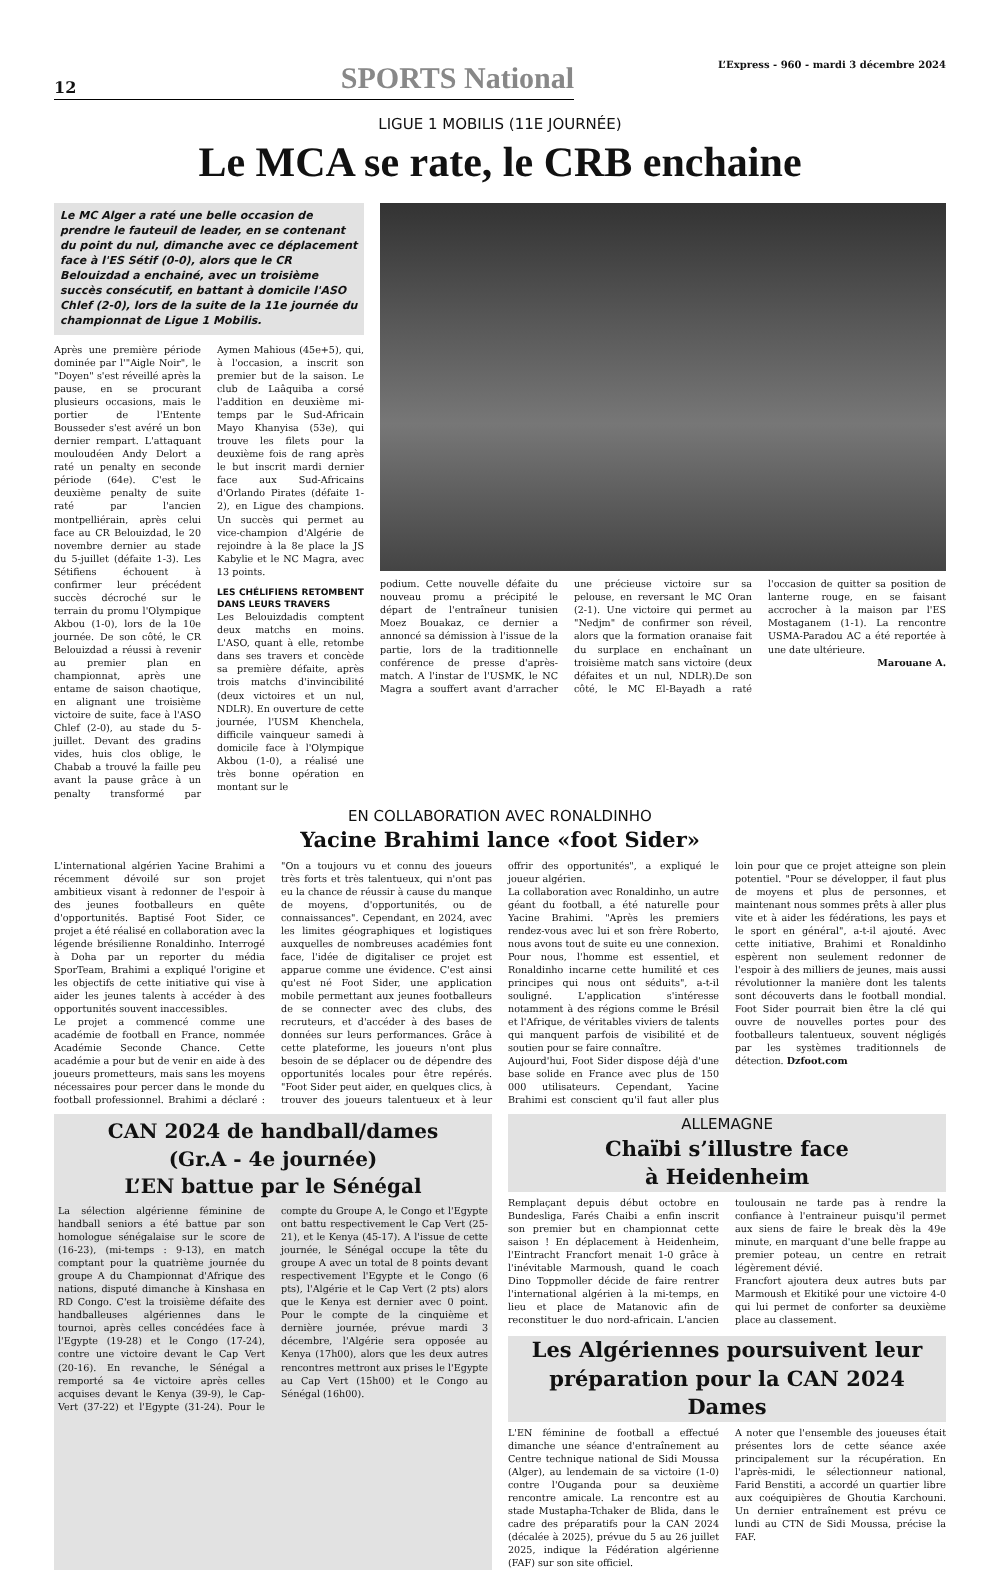12 SPORTS National
L’Express - 960 - mardi 3 décembre 2024
LIGUE 1 MOBILIS (11E JOURNÉE)
Le MCA se rate, le CRB enchaine
Le MC Alger a raté une belle occasion de prendre le fauteuil de leader, en se contenant du point du nul, dimanche avec ce déplacement face à l'ES Sétif (0-0), alors que le CR Belouizdad a enchainé, avec un troisième succès consécutif, en battant à domicile l'ASO Chlef (2-0), lors de la suite de la 11e journée du championnat de Ligue 1 Mobilis.
Après une première période dominée par l'"Aigle Noir", le "Doyen" s'est réveillé après la pause, en se procurant plusieurs occasions, mais le portier de l'Entente Bousseder s'est avéré un bon dernier rempart. L'attaquant mouloudéen Andy Delort a raté un penalty en seconde période (64e). C'est le deuxième penalty de suite raté par l'ancien montpelliérain, après celui face au CR Belouizdad, le 20 novembre dernier au stade du 5-juillet (défaite 1-3). Les Sétifiens échouent à confirmer leur précédent succès décroché sur le terrain du promu l'Olympique Akbou (1-0), lors de la 10e journée. De son côté, le CR Belouizdad a réussi à revenir au premier plan en championnat, après une entame de saison chaotique, en alignant une troisième victoire de suite, face à l'ASO Chlef (2-0), au stade du 5-juillet. Devant des gradins vides, huis clos oblige, le Chabab a trouvé la faille peu avant la pause grâce à un penalty transformé par Aymen Mahious (45e+5), qui, à l'occasion, a inscrit son premier but de la saison. Le club de Laâquiba a corsé l'addition en deuxième mi-temps par le Sud-Africain Mayo Khanyisa (53e), qui trouve les filets pour la deuxième fois de rang après le but inscrit mardi dernier face aux Sud-Africains d'Orlando Pirates (défaite 1-2), en Ligue des champions. Un succès qui permet au vice-champion d'Algérie de rejoindre à la 8e place la JS Kabylie et le NC Magra, avec 13 points.
LES CHÉLIFIENS RETOMBENT DANS LEURS TRAVERS
Les Belouizdadis comptent deux matchs en moins. L'ASO, quant à elle, retombe dans ses travers et concède sa première défaite, après trois matchs d'invincibilité (deux victoires et un nul, NDLR). En ouverture de cette journée, l'USM Khenchela, difficile vainqueur samedi à domicile face à l'Olympique Akbou (1-0), a réalisé une très bonne opération en montant sur le
podium. Cette nouvelle défaite du nouveau promu a précipité le départ de l'entraîneur tunisien Moez Bouakaz, ce dernier a annoncé sa démission à l'issue de la partie, lors de la traditionnelle conférence de presse d'après-match. A l'instar de l'USMK, le NC Magra a souffert avant d'arracher une précieuse victoire sur sa pelouse, en reversant le MC Oran (2-1). Une victoire qui permet au "Nedjm" de confirmer son réveil, alors que la formation oranaise fait du surplace en enchaînant un troisième match sans victoire (deux défaites et un nul, NDLR).De son côté, le MC El-Bayadh a raté l'occasion de quitter sa position de lanterne rouge, en se faisant accrocher à la maison par l'ES Mostaganem (1-1). La rencontre USMA-Paradou AC a été reportée à une date ultérieure.
Marouane A.
EN COLLABORATION AVEC RONALDINHO
Yacine Brahimi lance «foot Sider»
L'international algérien Yacine Brahimi a récemment dévoilé sur son projet ambitieux visant à redonner de l'espoir à des jeunes footballeurs en quête d'opportunités. Baptisé Foot Sider, ce projet a été réalisé en collaboration avec la légende brésilienne Ronaldinho. Interrogé à Doha par un reporter du média SporTeam, Brahimi a expliqué l'origine et les objectifs de cette initiative qui vise à aider les jeunes talents à accéder à des opportunités souvent inaccessibles.
Le projet a commencé comme une académie de football en France, nommée Académie Seconde Chance. Cette académie a pour but de venir en aide à des joueurs prometteurs, mais sans les moyens nécessaires pour percer dans le monde du football professionnel. Brahimi a déclaré : "On a toujours vu et connu des joueurs très forts et très talentueux, qui n'ont pas eu la chance de réussir à cause du manque de moyens, d'opportunités, ou de connaissances". Cependant, en 2024, avec les limites géographiques et logistiques auxquelles de nombreuses académies font face, l'idée de digitaliser ce projet est apparue comme une évidence. C'est ainsi qu'est né Foot Sider, une application mobile permettant aux jeunes footballeurs de se connecter avec des clubs, des recruteurs, et d'accéder à des bases de données sur leurs performances. Grâce à cette plateforme, les joueurs n'ont plus besoin de se déplacer ou de dépendre des opportunités locales pour être repérés. "Foot Sider peut aider, en quelques clics, à trouver des joueurs talentueux et à leur offrir des opportunités", a expliqué le joueur algérien.
La collaboration avec Ronaldinho, un autre géant du football, a été naturelle pour Yacine Brahimi. "Après les premiers rendez-vous avec lui et son frère Roberto, nous avons tout de suite eu une connexion. Pour nous, l'homme est essentiel, et Ronaldinho incarne cette humilité et ces principes qui nous ont séduits", a-t-il souligné. L'application s'intéresse notamment à des régions comme le Brésil et l'Afrique, de véritables viviers de talents qui manquent parfois de visibilité et de soutien pour se faire connaître.
Aujourd'hui, Foot Sider dispose déjà d'une base solide en France avec plus de 150 000 utilisateurs. Cependant, Yacine Brahimi est conscient qu'il faut aller plus loin pour que ce projet atteigne son plein potentiel. "Pour se développer, il faut plus de moyens et plus de personnes, et maintenant nous sommes prêts à aller plus vite et à aider les fédérations, les pays et le sport en général", a-t-il ajouté. Avec cette initiative, Brahimi et Ronaldinho espèrent non seulement redonner de l'espoir à des milliers de jeunes, mais aussi révolutionner la manière dont les talents sont découverts dans le football mondial. Foot Sider pourrait bien être la clé qui ouvre de nouvelles portes pour des footballeurs talentueux, souvent négligés par les systèmes traditionnels de détection. Dzfoot.com
CAN 2024 de handball/dames
(Gr.A - 4e journée)
L’EN battue par le Sénégal
La sélection algérienne féminine de handball seniors a été battue par son homologue sénégalaise sur le score de (16-23), (mi-temps : 9-13), en match comptant pour la quatrième journée du groupe A du Championnat d'Afrique des nations, disputé dimanche à Kinshasa en RD Congo. C'est la troisième défaite des handballeuses algériennes dans le tournoi, après celles concédées face à l'Egypte (19-28) et le Congo (17-24), contre une victoire devant le Cap Vert (20-16). En revanche, le Sénégal a remporté sa 4e victoire après celles acquises devant le Kenya (39-9), le Cap-Vert (37-22) et l'Egypte (31-24). Pour le compte du Groupe A, le Congo et l'Egypte ont battu respectivement le Cap Vert (25-21), et le Kenya (45-17). A l'issue de cette journée, le Sénégal occupe la tête du groupe A avec un total de 8 points devant respectivement l'Egypte et le Congo (6 pts), l'Algérie et le Cap Vert (2 pts) alors que le Kenya est dernier avec 0 point. Pour le compte de la cinquième et dernière journée, prévue mardi 3 décembre, l'Algérie sera opposée au Kenya (17h00), alors que les deux autres rencontres mettront aux prises le l'Egypte au Cap Vert (15h00) et le Congo au Sénégal (16h00).
ALLEMAGNE
Chaïbi s’illustre face
à Heidenheim
Remplaçant depuis début octobre en Bundesliga, Farés Chaibi a enfin inscrit son premier but en championnat cette saison ! En déplacement à Heidenheim, l'Eintracht Francfort menait 1-0 grâce à l'inévitable Marmoush, quand le coach Dino Toppmoller décide de faire rentrer l'international algérien à la mi-temps, en lieu et place de Matanovic afin de reconstituer le duo nord-africain. L'ancien toulousain ne tarde pas à rendre la confiance à l'entraineur puisqu'il permet aux siens de faire le break dès la 49e minute, en marquant d'une belle frappe au premier poteau, un centre en retrait légèrement dévié.
Francfort ajoutera deux autres buts par Marmoush et Ekitiké pour une victoire 4-0 qui lui permet de conforter sa deuxième place au classement.
Les Algériennes poursuivent leur préparation pour la CAN 2024 Dames
L'EN féminine de football a effectué dimanche une séance d'entraînement au Centre technique national de Sidi Moussa (Alger), au lendemain de sa victoire (1-0) contre l'Ouganda pour sa deuxième rencontre amicale. La rencontre est au stade Mustapha-Tchaker de Blida, dans le cadre des préparatifs pour la CAN 2024 (décalée à 2025), prévue du 5 au 26 juillet 2025, indique la Fédération algérienne (FAF) sur son site officiel.
A noter que l'ensemble des joueuses était présentes lors de cette séance axée principalement sur la récupération. En l'après-midi, le sélectionneur national, Farid Benstiti, a accordé un quartier libre aux coéquipières de Ghoutia Karchouni. Un dernier entraînement est prévu ce lundi au CTN de Sidi Moussa, précise la FAF.